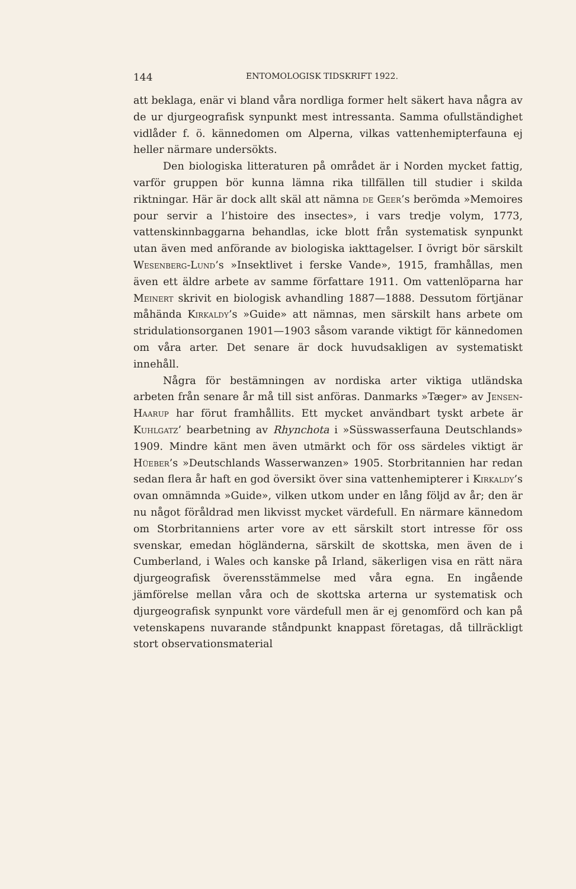144 ENTOMOLOGISK TIDSKRIFT 1922.
att beklaga, enär vi bland våra nordliga former helt säkert hava några av de ur djurgeografisk synpunkt mest intressanta. Samma ofullständighet vidlåder f. ö. kännedomen om Alperna, vilkas vattenhemipterfauna ej heller närmare undersökts.
Den biologiska litteraturen på området är i Norden mycket fattig, varför gruppen bör kunna lämna rika tillfällen till studier i skilda riktningar. Här är dock allt skäl att nämna de Geer’s berömda »Memoires pour servir a l’histoire des insectes», i vars tredje volym, 1773, vattenskinnbaggarna behandlas, icke blott från systematisk synpunkt utan även med anförande av biologiska iakttagelser. I övrigt bör särskilt Wesenberg-Lund’s »Insektlivet i ferske Vande», 1915, framhållas, men även ett äldre arbete av samme författare 1911. Om vattenlöparna har Meinert skrivit en biologisk avhandling 1887—1888. Dessutom förtjänar måhända Kirkaldy’s »Guide» att nämnas, men särskilt hans arbete om stridulationsorganen 1901—1903 såsom varande viktigt för kännedomen om våra arter. Det senare är dock huvudsakligen av systematiskt innehåll.
Några för bestämningen av nordiska arter viktiga utländska arbeten från senare år må till sist anföras. Danmarks »Tæger» av Jensen-Haarup har förut framhållits. Ett mycket användbart tyskt arbete är Kuhlgatz’ bearbetning av Rhynchota i »Süsswasserfauna Deutschlands» 1909. Mindre känt men även utmärkt och för oss särdeles viktigt är Hüeber’s »Deutschlands Wasserwanzen» 1905. Storbritannien har redan sedan flera år haft en god översikt över sina vattenhemipterer i Kirkaldy’s ovan omnämnda »Guide», vilken utkom under en lång följd av år; den är nu något föråldrad men likvisst mycket värdefull. En närmare kännedom om Storbritanniens arter vore av ett särskilt stort intresse för oss svenskar, emedan högländerna, särskilt de skottska, men även de i Cumberland, i Wales och kanske på Irland, säkerligen visa en rätt nära djurgeografisk överensstämmelse med våra egna. En ingående jämförelse mellan våra och de skottska arterna ur systematisk och djurgeografisk synpunkt vore värdefull men är ej genomförd och kan på vetenskapens nuvarande ståndpunkt knappast företagas, då tillräckligt stort observationsmaterial